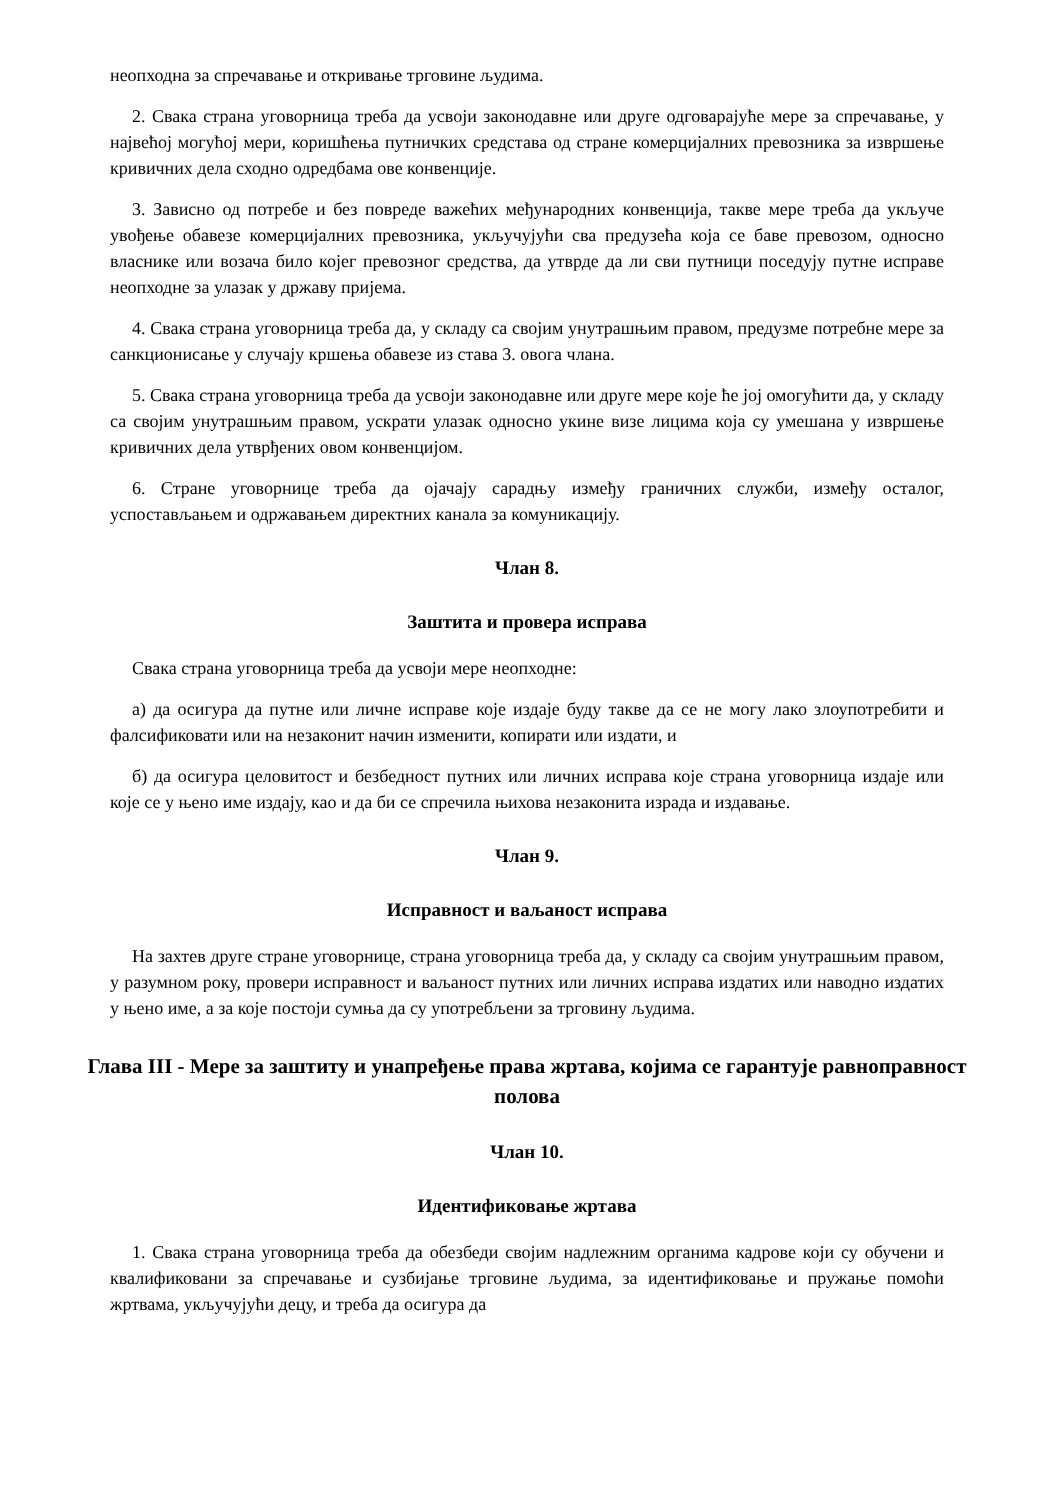неопходна за спречавање и откривање трговине људима.
2. Свака страна уговорница треба да усвоји законодавне или друге одговарајуће мере за спречавање, у највећој могућој мери, коришћења путничких средстава од стране комерцијалних превозника за извршење кривичних дела сходно одредбама ове конвенције.
3. Зависно од потребе и без повреде важећих међународних конвенција, такве мере треба да укључе увођење обавезе комерцијалних превозника, укључујући сва предузећа која се баве превозом, односно власнике или возача било којег превозног средства, да утврде да ли сви путници поседују путне исправе неопходне за улазак у државу пријема.
4. Свака страна уговорница треба да, у складу са својим унутрашњим правом, предузме потребне мере за санкционисање у случају кршења обавезе из става 3. овога члана.
5. Свака страна уговорница треба да усвоји законодавне или друге мере које ће јој омогућити да, у складу са својим унутрашњим правом, ускрати улазак односно укине визе лицима која су умешана у извршење кривичних дела утврђених овом конвенцијом.
6. Стране уговорнице треба да ојачају сарадњу између граничних служби, између осталог, успостављањем и одржавањем директних канала за комуникацију.
Члан 8.
Заштита и провера исправа
Свака страна уговорница треба да усвоји мере неопходне:
а) да осигура да путне или личне исправе које издаје буду такве да се не могу лако злоупотребити и фалсификовати или на незаконит начин изменити, копирати или издати, и
б) да осигура целовитост и безбедност путних или личних исправа које страна уговорница издаје или које се у њено име издају, као и да би се спречила њихова незаконита израда и издавање.
Члан 9.
Исправност и ваљаност исправа
На захтев друге стране уговорнице, страна уговорница треба да, у складу са својим унутрашњим правом, у разумном року, провери исправност и ваљаност путних или личних исправа издатих или наводно издатих у њено име, а за које постоји сумња да су употребљени за трговину људима.
Глава III - Мере за заштиту и унапређење права жртава, којима се гарантује равноправност полова
Члан 10.
Идентификовање жртава
1. Свака страна уговорница треба да обезбеди својим надлежним органима кадрове који су обучени и квалификовани за спречавање и сузбијање трговине људима, за идентификовање и пружање помоћи жртвама, укључујући децу, и треба да осигура да